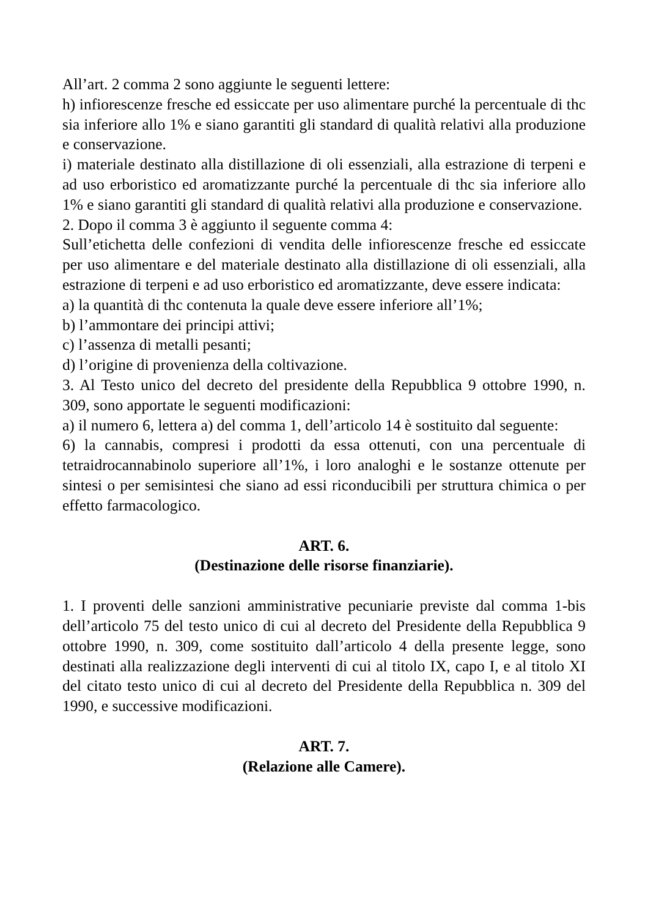All’art. 2 comma 2 sono aggiunte le seguenti lettere:
h) infiorescenze fresche ed essiccate per uso alimentare purché la percentuale di thc sia inferiore allo 1% e siano garantiti gli standard di qualità relativi alla produzione e conservazione.
i) materiale destinato alla distillazione di oli essenziali, alla estrazione di terpeni e ad uso erboristico ed aromatizzante purché la percentuale di thc sia inferiore allo 1% e siano garantiti gli standard di qualità relativi alla produzione e conservazione.
2. Dopo il comma 3 è aggiunto il seguente comma 4:
Sull’etichetta delle confezioni di vendita delle infiorescenze fresche ed essiccate per uso alimentare e del materiale destinato alla distillazione di oli essenziali, alla estrazione di terpeni e ad uso erboristico ed aromatizzante, deve essere indicata:
a) la quantità di thc contenuta la quale deve essere inferiore all’1%;
b) l’ammontare dei principi attivi;
c) l’assenza di metalli pesanti;
d) l’origine di provenienza della coltivazione.
3. Al Testo unico del decreto del presidente della Repubblica 9 ottobre 1990, n. 309, sono apportate le seguenti modificazioni:
a) il numero 6, lettera a) del comma 1, dell’articolo 14 è sostituito dal seguente:
6) la cannabis, compresi i prodotti da essa ottenuti, con una percentuale di tetraidrocannabinolo superiore all’1%, i loro analoghi e le sostanze ottenute per sintesi o per semisintesi che siano ad essi riconducibili per struttura chimica o per effetto farmacologico.
ART. 6.
(Destinazione delle risorse finanziarie).
1. I proventi delle sanzioni amministrative pecuniarie previste dal comma 1-bis dell’articolo 75 del testo unico di cui al decreto del Presidente della Repubblica 9 ottobre 1990, n. 309, come sostituito dall’articolo 4 della presente legge, sono destinati alla realizzazione degli interventi di cui al titolo IX, capo I, e al titolo XI del citato testo unico di cui al decreto del Presidente della Repubblica n. 309 del 1990, e successive modificazioni.
ART. 7.
(Relazione alle Camere).